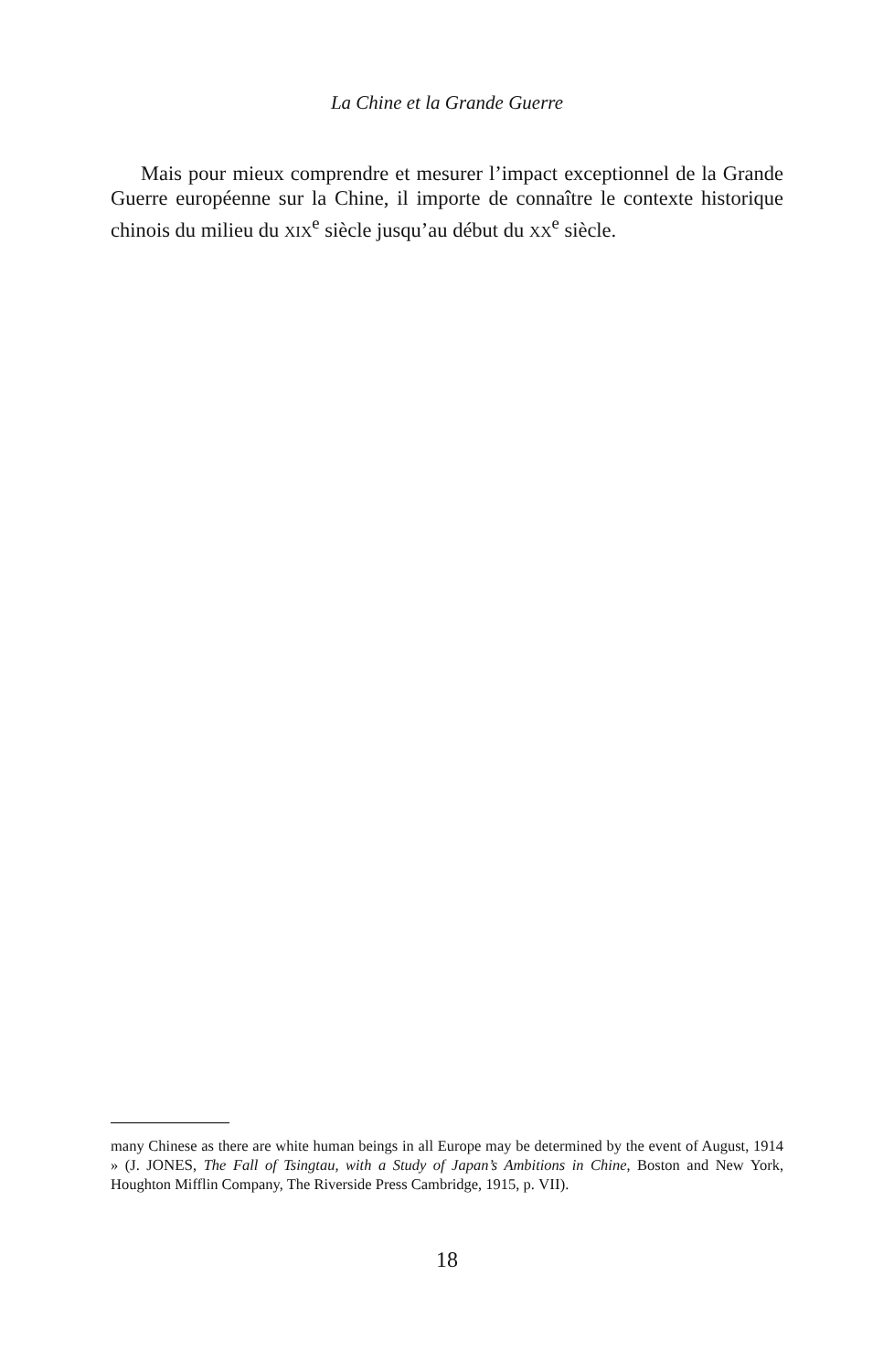La Chine et la Grande Guerre
Mais pour mieux comprendre et mesurer l’impact exceptionnel de la Grande Guerre européenne sur la Chine, il importe de connaître le contexte historique chinois du milieu du XIX<sup>e</sup> siècle jusqu’au début du XX<sup>e</sup> siècle.
many Chinese as there are white human beings in all Europe may be determined by the event of August, 1914 » (J. JONES, The Fall of Tsingtau, with a Study of Japan’s Ambitions in Chine, Boston and New York, Houghton Mifflin Company, The Riverside Press Cambridge, 1915, p. VII).
18